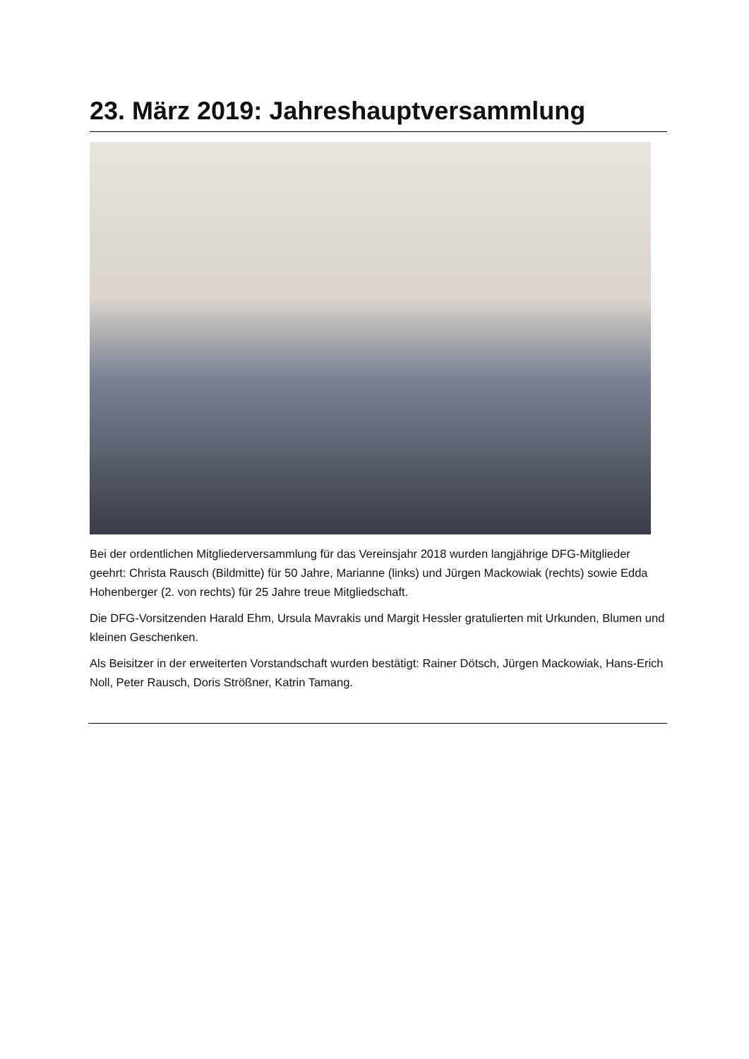23. März 2019: Jahreshauptversammlung
Bei der ordentlichen Mitgliederversammlung für das Vereinsjahr 2018 wurden langjährige DFG-Mitglieder geehrt: Christa Rausch (Bildmitte) für 50 Jahre, Marianne (links) und Jürgen Mackowiak (rechts) sowie Edda Hohenberger (2. von rechts) für 25 Jahre treue Mitgliedschaft.
Die DFG-Vorsitzenden Harald Ehm, Ursula Mavrakis und Margit Hessler gratulierten mit Urkunden, Blumen und kleinen Geschenken.
Als Beisitzer in der erweiterten Vorstandschaft wurden bestätigt: Rainer Dötsch, Jürgen Mackowiak, Hans-Erich Noll, Peter Rausch, Doris Strößner, Katrin Tamang.